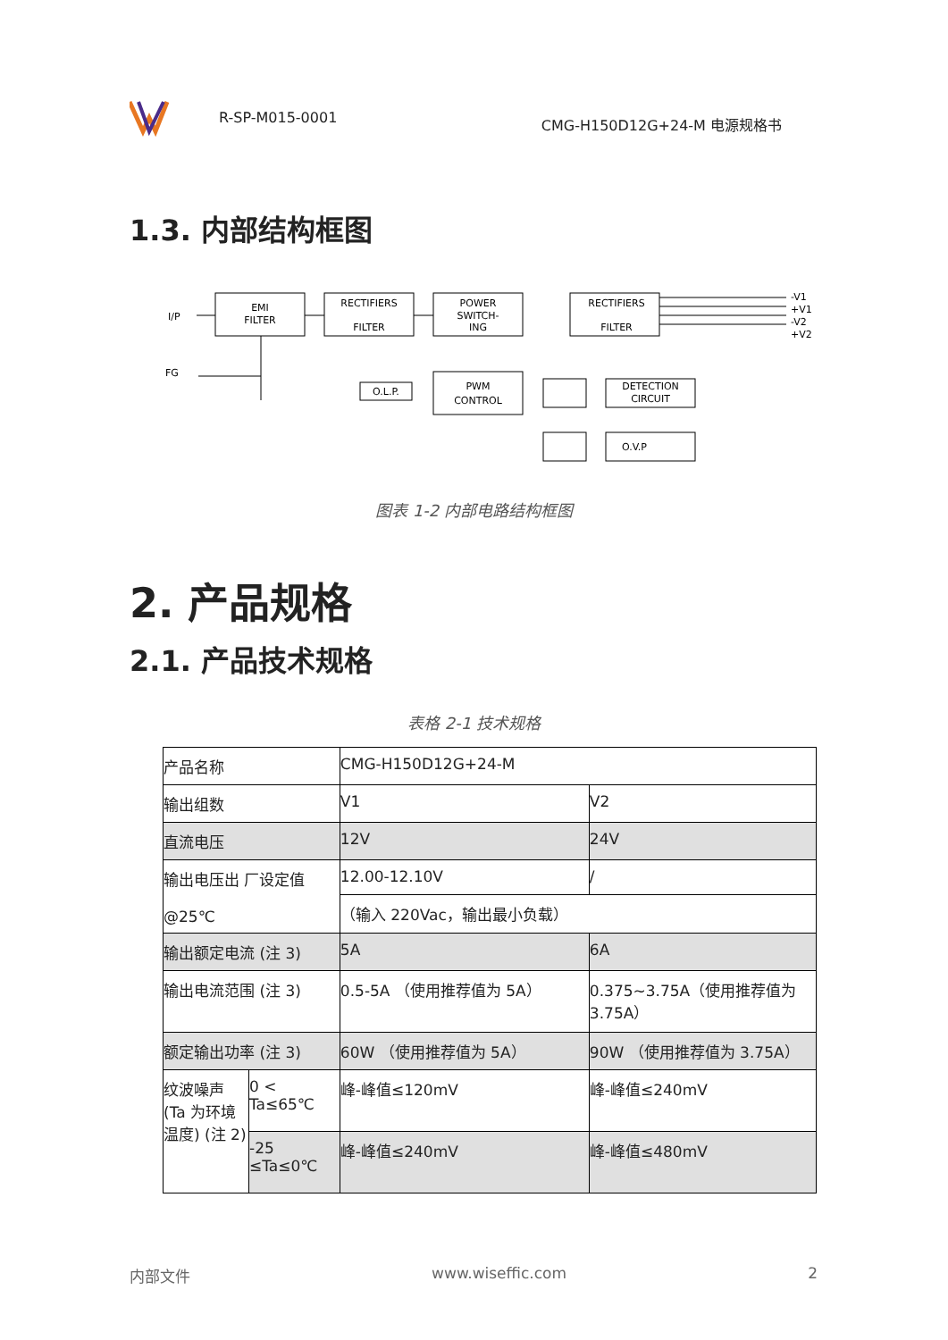R-SP-M015-0001 CMG-H150D12G+24-M 电源规格书
1.3. 内部结构框图
EMI
FILTER
RECTIFIERS
FILTER
POWER
SWITCH-
ING
RECTIFIERS
FILTER
O.L.P.
PWM
CONTROL
DETECTION
CIRCUIT
O.V.P
I/P
FG
-V1
+V1
-V2
+V2
图表 1-2 内部电路结构框图
2. 产品规格
2.1. 产品技术规格
表格 2-1 技术规格
| 产品名称 | | CMG-H150D12G+24-M | |
| 输出组数 | | V1 | V2 |
| 直流电压 | | 12V | 24V |
| 输出电压出 厂设定值 @25℃ | | 12.00-12.10V | / |
| | | （输入 220Vac，输出最小负载） | |
| 输出额定电流 (注 3) | | 5A | 6A |
| 输出电流范围 (注 3) | | 0.5-5A （使用推荐值为 5A） | 0.375~3.75A（使用推荐值为 3.75A） |
| 额定输出功率 (注 3) | | 60W （使用推荐值为 5A） | 90W （使用推荐值为 3.75A） |
| 纹波噪声 (Ta 为环境温度) (注 2) | 0 < Ta≤65℃ | 峰-峰值≤120mV | 峰-峰值≤240mV |
| | -25 ≤Ta≤0℃ | 峰-峰值≤240mV | 峰-峰值≤480mV |
内部文件 www.wiseffic.com 2